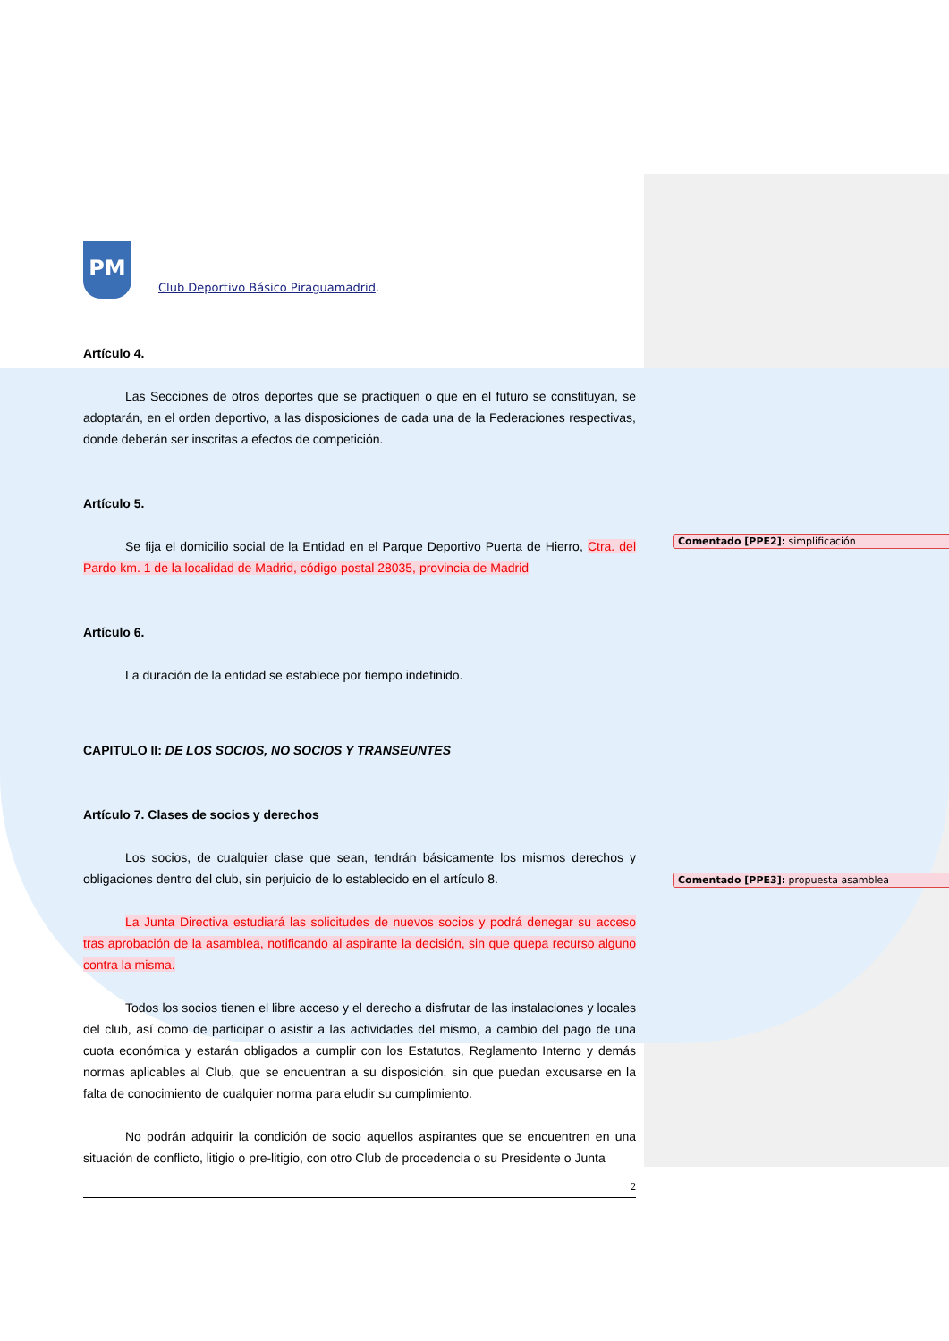Comentado [PPE2]: simplificación
Comentado [PPE3]: propuesta asamblea
PM
Club Deportivo Básico Piraguamadrid .
Artículo 4.
Las Secciones de otros deportes que se practiquen o que en el futuro se constituyan, se adoptarán, en el orden deportivo, a las disposiciones de cada una de la Federaciones respectivas, donde deberán ser inscritas a efectos de competición.
Artículo 5.
Se fija el domicilio social de la Entidad en el Parque Deportivo Puerta de Hierro, Ctra. del Pardo km. 1 de la localidad de Madrid, código postal 28035, provincia de Madrid
Artículo 6.
La duración de la entidad se establece por tiempo indefinido.
CAPITULO II: DE LOS SOCIOS, NO SOCIOS Y TRANSEUNTES
Artículo 7. Clases de socios y derechos
Los socios, de cualquier clase que sean, tendrán básicamente los mismos derechos y obligaciones dentro del club, sin perjuicio de lo establecido en el artículo 8.
La Junta Directiva estudiará las solicitudes de nuevos socios y podrá denegar su acceso tras aprobación de la asamblea, notificando al aspirante la decisión, sin que quepa recurso alguno contra la misma.
Todos los socios tienen el libre acceso y el derecho a disfrutar de las instalaciones y locales del club, así como de participar o asistir a las actividades del mismo, a cambio del pago de una cuota económica y estarán obligados a cumplir con los Estatutos, Reglamento Interno y demás normas aplicables al Club, que se encuentran a su disposición, sin que puedan excusarse en la falta de conocimiento de cualquier norma para eludir su cumplimiento.
No podrán adquirir la condición de socio aquellos aspirantes que se encuentren en una situación de conflicto, litigio o pre-litigio, con otro Club de procedencia o su Presidente o Junta
2